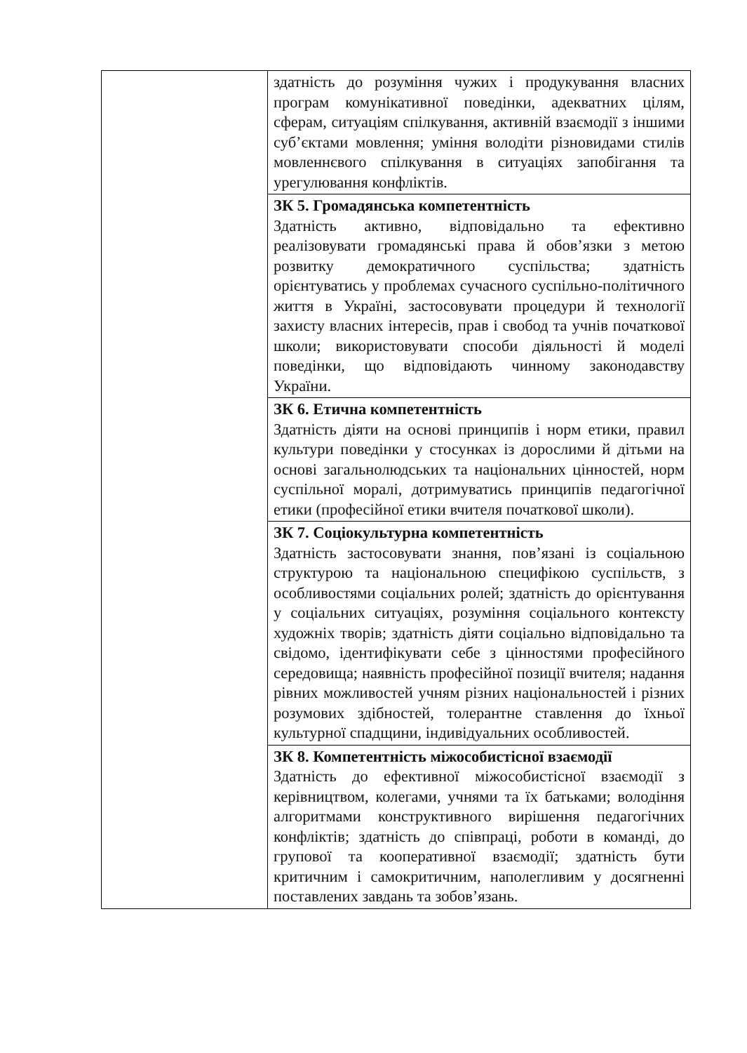| | здатність до розуміння чужих і продукування власних програм комунікативної поведінки, адекватних цілям, сферам, ситуаціям спілкування, активній взаємодії з іншими суб’єктами мовлення; уміння володіти різновидами стилів мовленнєвого спілкування в ситуаціях запобігання та урегулювання конфліктів. |
| | ЗК 5. Громадянська компетентність Здатність активно, відповідально та ефективно реалізовувати громадянські права й обов’язки з метою розвитку демократичного суспільства; здатність орієнтуватись у проблемах сучасного суспільно-політичного життя в Україні, застосовувати процедури й технології захисту власних інтересів, прав і свобод та учнів початкової школи; використовувати способи діяльності й моделі поведінки, що відповідають чинному законодавству України. |
| | ЗК 6. Етична компетентність Здатність діяти на основі принципів і норм етики, правил культури поведінки у стосунках із дорослими й дітьми на основі загальнолюдських та національних цінностей, норм суспільної моралі, дотримуватись принципів педагогічної етики (професійної етики вчителя початкової школи). |
| | ЗК 7. Соціокультурна компетентність Здатність застосовувати знання, пов’язані із соціальною структурою та національною специфікою суспільств, з особливостями соціальних ролей; здатність до орієнтування у соціальних ситуаціях, розуміння соціального контексту художніх творів; здатність діяти соціально відповідально та свідомо, ідентифікувати себе з цінностями професійного середовища; наявність професійної позиції вчителя; надання рівних можливостей учням різних національностей і різних розумових здібностей, толерантне ставлення до їхньої культурної спадщини, індивідуальних особливостей. |
| | ЗК 8. Компетентність міжособистісної взаємодії Здатність до ефективної міжособистісної взаємодії з керівництвом, колегами, учнями та їх батьками; володіння алгоритмами конструктивного вирішення педагогічних конфліктів; здатність до співпраці, роботи в команді, до групової та кооперативної взаємодії; здатність бути критичним і самокритичним, наполегливим у досягненні поставлених завдань та зобов’язань. |